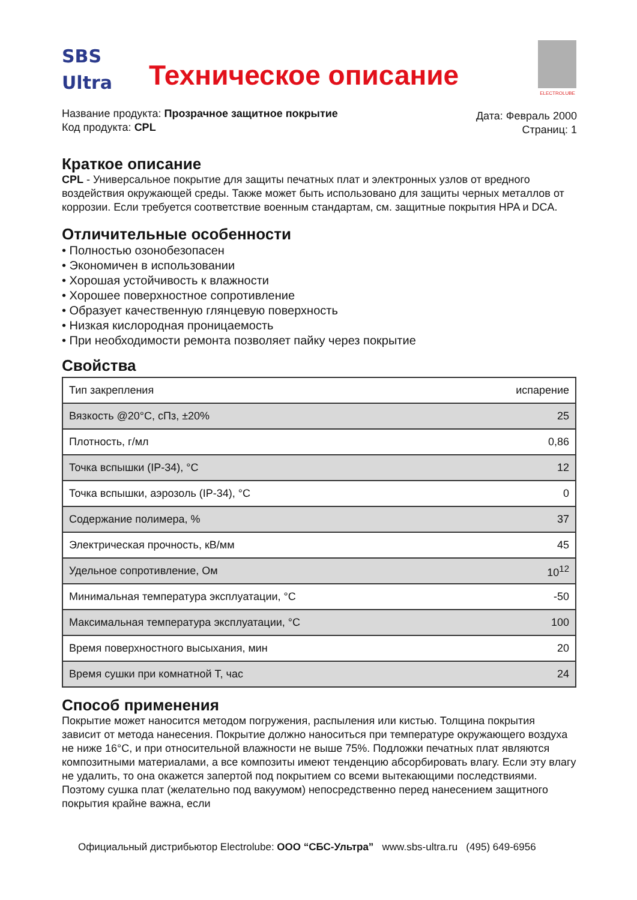SBS
Ultra
Техническое описание
ELECTROLUBE
Название продукта: Прозрачное защитное покрытие
Код продукта: CPL
Дата: Февраль 2000
Страниц: 1
Краткое описание
CPL - Универсальное покрытие для защиты печатных плат и электронных узлов от вредного воздействия окружающей среды. Также может быть использовано для защиты черных металлов от коррозии. Если требуется соответствие военным стандартам, см. защитные покрытия HPA и DCA.
Отличительные особенности
• Полностью озонобезопасен
• Экономичен в использовании
• Хорошая устойчивость к влажности
• Хорошее поверхностное сопротивление
• Образует качественную глянцевую поверхность
• Низкая кислородная проницаемость
• При необходимости ремонта позволяет пайку через покрытие
Свойства
| Тип закрепления | испарение |
| Вязкость @20°C, сПз, ±20% | 25 |
| Плотность, г/мл | 0,86 |
| Точка вспышки (IP-34), °C | 12 |
| Точка вспышки, аэрозоль (IP-34), °C | 0 |
| Содержание полимера, % | 37 |
| Электрическая прочность, кВ/мм | 45 |
| Удельное сопротивление, Ом | 10<sup>12</sup> |
| Минимальная температура эксплуатации, °C | -50 |
| Максимальная температура эксплуатации, °C | 100 |
| Время поверхностного высыхания, мин | 20 |
| Время сушки при комнатной Т, час | 24 |
Способ применения
Покрытие может наносится методом погружения, распыления или кистью. Толщина покрытия зависит от метода нанесения. Покрытие должно наноситься при температуре окружающего воздуха не ниже 16°C, и при относительной влажности не выше 75%. Подложки печатных плат являются композитными материалами, а все композиты имеют тенденцию абсорбировать влагу. Если эту влагу не удалить, то она окажется запертой под покрытием со всеми вытекающими последствиями. Поэтому сушка плат (желательно под вакуумом) непосредственно перед нанесением защитного покрытия крайне важна, если
Официальный дистрибьютор Electrolube: ООО “СБС-Ультра” www.sbs-ultra.ru (495) 649-6956